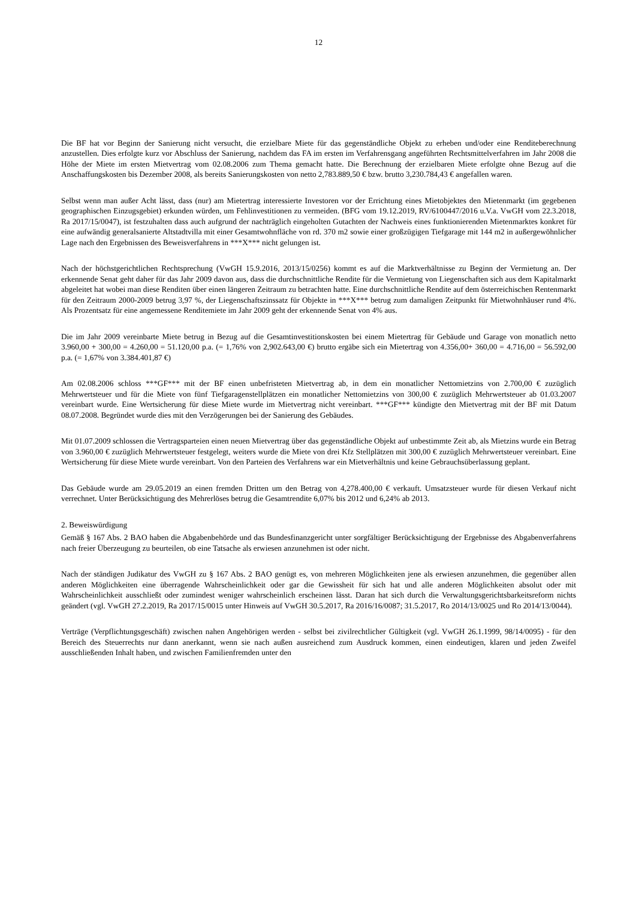12
Die BF hat vor Beginn der Sanierung nicht versucht, die erzielbare Miete für das gegenständliche Objekt zu erheben und/oder eine Renditeberechnung anzustellen. Dies erfolgte kurz vor Abschluss der Sanierung, nachdem das FA im ersten im Verfahrensgang angeführten Rechtsmittelverfahren im Jahr 2008 die Höhe der Miete im ersten Mietvertrag vom 02.08.2006 zum Thema gemacht hatte. Die Berechnung der erzielbaren Miete erfolgte ohne Bezug auf die Anschaffungskosten bis Dezember 2008, als bereits Sanierungskosten von netto 2,783.889,50 € bzw. brutto 3,230.784,43 € angefallen waren.
Selbst wenn man außer Acht lässt, dass (nur) am Mietertrag interessierte Investoren vor der Errichtung eines Mietobjektes den Mietenmarkt (im gegebenen geographischen Einzugsgebiet) erkunden würden, um Fehlinvestitionen zu vermeiden. (BFG vom 19.12.2019, RV/6100447/2016 u.V.a. VwGH vom 22.3.2018, Ra 2017/15/0047), ist festzuhalten dass auch aufgrund der nachträglich eingeholten Gutachten der Nachweis eines funktionierenden Mietenmarktes konkret für eine aufwändig generalsanierte Altstadtvilla mit einer Gesamtwohnfläche von rd. 370 m2 sowie einer großzügigen Tiefgarage mit 144 m2 in außergewöhnlicher Lage nach den Ergebnissen des Beweisverfahrens in ***X*** nicht gelungen ist.
Nach der höchstgerichtlichen Rechtsprechung (VwGH 15.9.2016, 2013/15/0256) kommt es auf die Marktverhältnisse zu Beginn der Vermietung an. Der erkennende Senat geht daher für das Jahr 2009 davon aus, dass die durchschnittliche Rendite für die Vermietung von Liegenschaften sich aus dem Kapitalmarkt abgeleitet hat wobei man diese Renditen über einen längeren Zeitraum zu betrachten hatte. Eine durchschnittliche Rendite auf dem österreichischen Rentenmarkt für den Zeitraum 2000-2009 betrug 3,97 %, der Liegenschaftszinssatz für Objekte in ***X*** betrug zum damaligen Zeitpunkt für Mietwohnhäuser rund 4%. Als Prozentsatz für eine angemessene Renditemiete im Jahr 2009 geht der erkennende Senat von 4% aus.
Die im Jahr 2009 vereinbarte Miete betrug in Bezug auf die Gesamtinvestitionskosten bei einem Mietertrag für Gebäude und Garage von monatlich netto 3.960,00 + 300,00 = 4.260,00 = 51.120,00 p.a. (= 1,76% von 2,902.643,00 €) brutto ergäbe sich ein Mietertrag von 4.356,00+ 360,00 = 4.716,00 = 56.592,00 p.a. (= 1,67% von 3.384.401,87 €)
Am 02.08.2006 schloss ***GF*** mit der BF einen unbefristeten Mietvertrag ab, in dem ein monatlicher Nettomietzins von 2.700,00 € zuzüglich Mehrwertsteuer und für die Miete von fünf Tiefgaragenstellplätzen ein monatlicher Nettomietzins von 300,00 € zuzüglich Mehrwertsteuer ab 01.03.2007 vereinbart wurde. Eine Wertsicherung für diese Miete wurde im Mietvertrag nicht vereinbart. ***GF*** kündigte den Mietvertrag mit der BF mit Datum 08.07.2008. Begründet wurde dies mit den Verzögerungen bei der Sanierung des Gebäudes.
Mit 01.07.2009 schlossen die Vertragsparteien einen neuen Mietvertrag über das gegenständliche Objekt auf unbestimmte Zeit ab, als Mietzins wurde ein Betrag von 3.960,00 € zuzüglich Mehrwertsteuer festgelegt, weiters wurde die Miete von drei Kfz Stellplätzen mit 300,00 € zuzüglich Mehrwertsteuer vereinbart. Eine Wertsicherung für diese Miete wurde vereinbart. Von den Parteien des Verfahrens war ein Mietverhältnis und keine Gebrauchsüberlassung geplant.
Das Gebäude wurde am 29.05.2019 an einen fremden Dritten um den Betrag von 4,278.400,00 € verkauft. Umsatzsteuer wurde für diesen Verkauf nicht verrechnet. Unter Berücksichtigung des Mehrerlöses betrug die Gesamtrendite 6,07% bis 2012 und 6,24% ab 2013.
2. Beweiswürdigung
Gemäß § 167 Abs. 2 BAO haben die Abgabenbehörde und das Bundesfinanzgericht unter sorgfältiger Berücksichtigung der Ergebnisse des Abgabenverfahrens nach freier Überzeugung zu beurteilen, ob eine Tatsache als erwiesen anzunehmen ist oder nicht.
Nach der ständigen Judikatur des VwGH zu § 167 Abs. 2 BAO genügt es, von mehreren Möglichkeiten jene als erwiesen anzunehmen, die gegenüber allen anderen Möglichkeiten eine überragende Wahrscheinlichkeit oder gar die Gewissheit für sich hat und alle anderen Möglichkeiten absolut oder mit Wahrscheinlichkeit ausschließt oder zumindest weniger wahrscheinlich erscheinen lässt. Daran hat sich durch die Verwaltungsgerichtsbarkeitsreform nichts geändert (vgl. VwGH 27.2.2019, Ra 2017/15/0015 unter Hinweis auf VwGH 30.5.2017, Ra 2016/16/0087; 31.5.2017, Ro 2014/13/0025 und Ro 2014/13/0044).
Verträge (Verpflichtungsgeschäft) zwischen nahen Angehörigen werden - selbst bei zivilrechtlicher Gültigkeit (vgl. VwGH 26.1.1999, 98/14/0095) - für den Bereich des Steuerrechts nur dann anerkannt, wenn sie nach außen ausreichend zum Ausdruck kommen, einen eindeutigen, klaren und jeden Zweifel ausschließenden Inhalt haben, und zwischen Familienfremden unter den